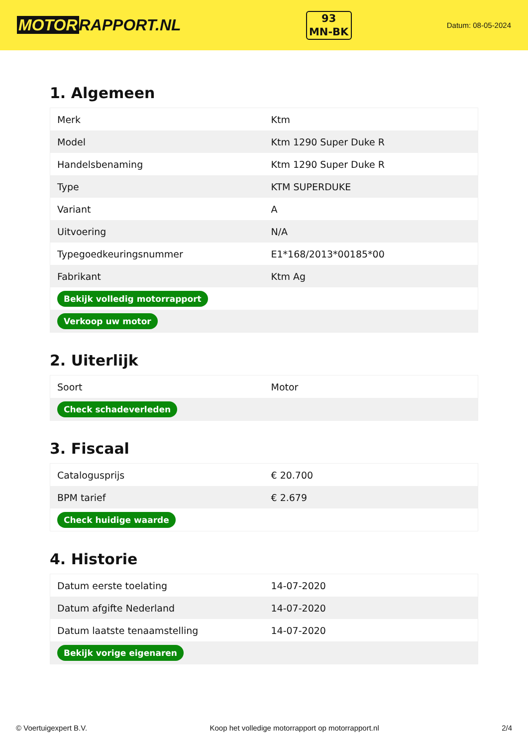MOTOR RAPPORT.NL
93
MN-BK
Datum: 08-05-2024
1. Algemeen
| Merk | Ktm |
| Model | Ktm 1290 Super Duke R |
| Handelsbenaming | Ktm 1290 Super Duke R |
| Type | KTM SUPERDUKE |
| Variant | A |
| Uitvoering | N/A |
| Typegoedkeuringsnummer | E1*168/2013*00185*00 |
| Fabrikant | Ktm Ag |
| Bekijk volledig motorrapport | |
| Verkoop uw motor | |
2. Uiterlijk
| Soort | Motor |
| Check schadeverleden | |
3. Fiscaal
| Catalogusprijs | € 20.700 |
| BPM tarief | € 2.679 |
| Check huidige waarde | |
4. Historie
| Datum eerste toelating | 14-07-2020 |
| Datum afgifte Nederland | 14-07-2020 |
| Datum laatste tenaamstelling | 14-07-2020 |
| Bekijk vorige eigenaren | |
© Voertuigexpert B.V. Koop het volledige motorrapport op motorrapport.nl 2/4